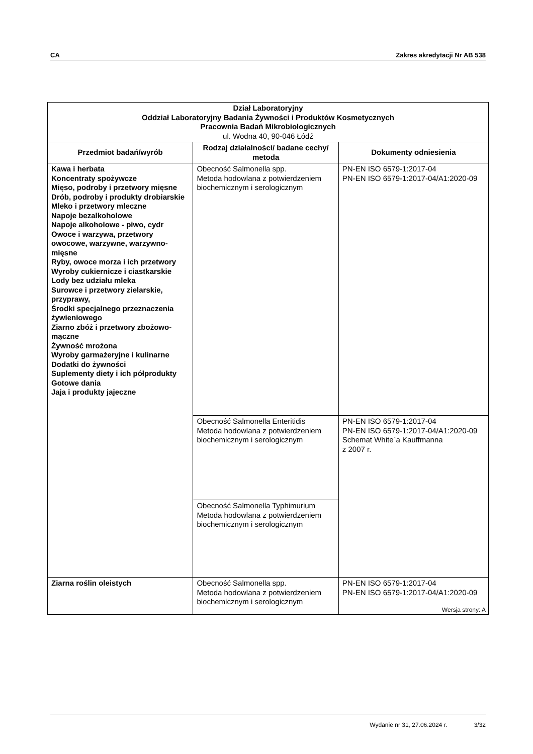CA Zakres akredytacji Nr AB 538
| Dział Laboratoryjny Oddział Laboratoryjny Badania Żywności i Produktów Kosmetycznych Pracownia Badań Mikrobiologicznych ul. Wodna 40, 90-046 Łódź | | |
| Przedmiot badań/wyrób | Rodzaj działalności/ badane cechy/ metoda | Dokumenty odniesienia |
| Kawa i herbata Koncentraty spożywcze Mięso, podroby i przetwory mięsne Drób, podroby i produkty drobiarskie Mleko i przetwory mleczne Napoje bezalkoholowe Napoje alkoholowe - piwo, cydr Owoce i warzywa, przetwory owocowe, warzywne, warzywno-mięsne Ryby, owoce morza i ich przetwory Wyroby cukiernicze i ciastkarskie Lody bez udziału mleka Surowce i przetwory zielarskie, przyprawy, Środki specjalnego przeznaczenia żywieniowego Ziarno zbóż i przetwory zbożowo-mączne Żywność mrożona Wyroby garmażeryjne i kulinarne Dodatki do żywności Suplementy diety i ich półprodukty Gotowe dania Jaja i produkty jajeczne | Obecność Salmonella spp. Metoda hodowlana z potwierdzeniem biochemicznym i serologicznym | PN-EN ISO 6579-1:2017-04 PN-EN ISO 6579-1:2017-04/A1:2020-09 |
| | Obecność Salmonella Enteritidis Metoda hodowlana z potwierdzeniem biochemicznym i serologicznym | PN-EN ISO 6579-1:2017-04 PN-EN ISO 6579-1:2017-04/A1:2020-09 Schemat White`a Kauffmanna z 2007 r. |
| | Obecność Salmonella Typhimurium Metoda hodowlana z potwierdzeniem biochemicznym i serologicznym | |
| Ziarna roślin oleistych | Obecność Salmonella spp. Metoda hodowlana z potwierdzeniem biochemicznym i serologicznym | PN-EN ISO 6579-1:2017-04 PN-EN ISO 6579-1:2017-04/A1:2020-09 |
Wersja strony: A
Wydanie nr 31, 27.06.2024 r. 3/32